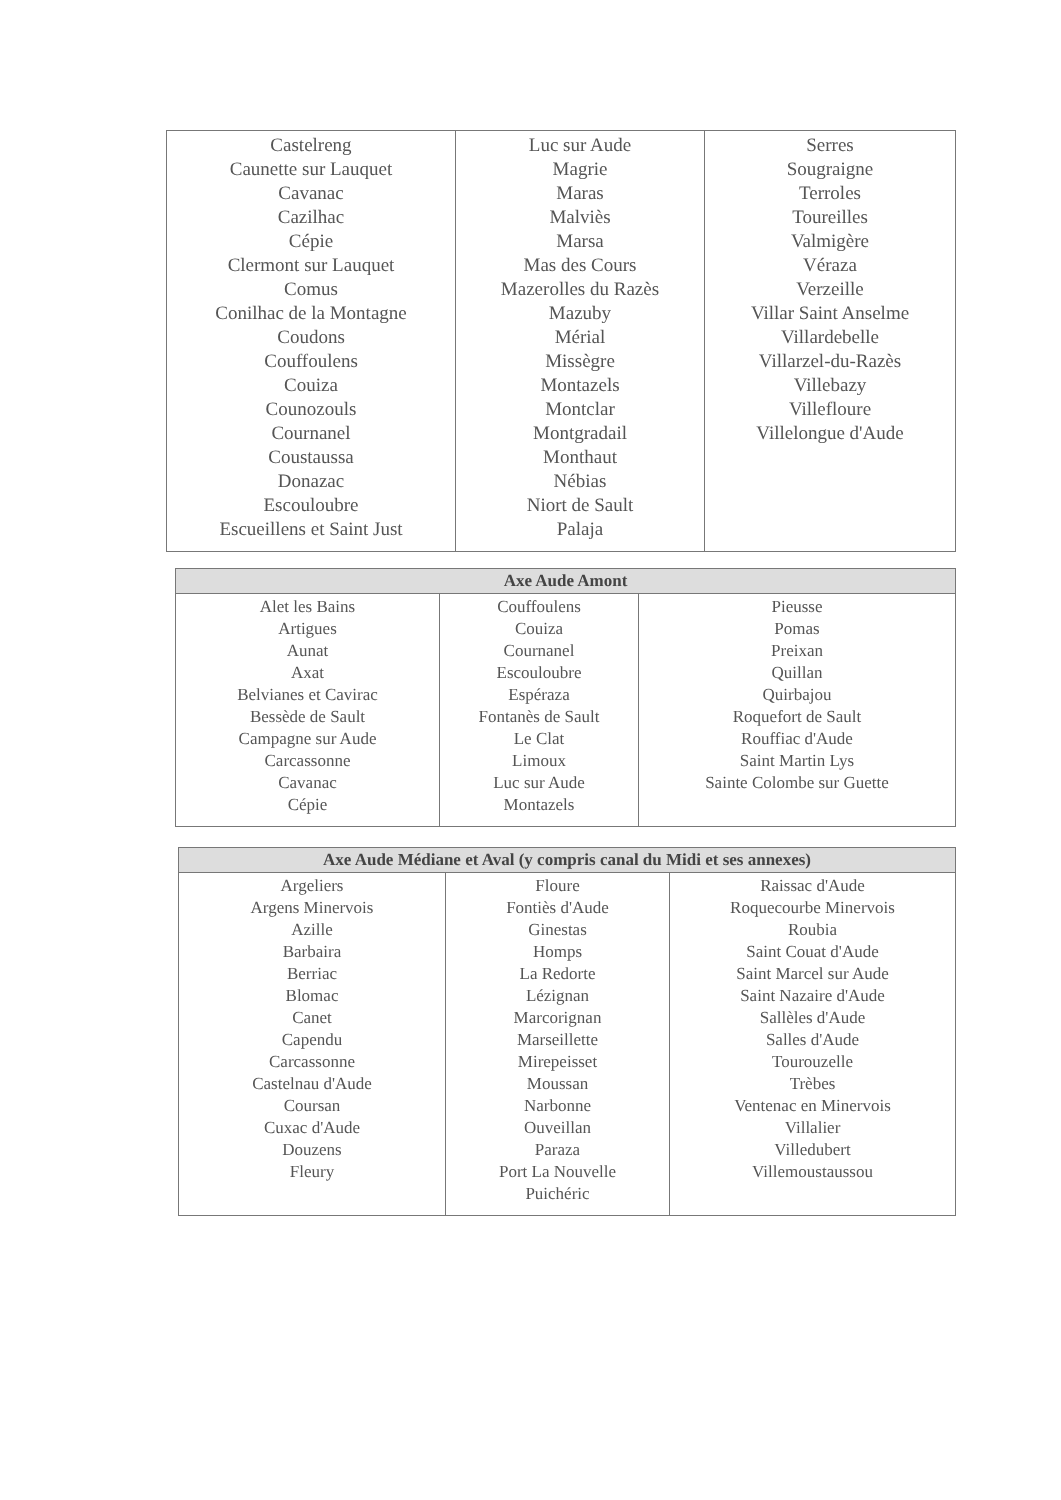| Castelreng Caunette sur Lauquet Cavanac Cazilhac Cépie Clermont sur Lauquet Comus Conilhac de la Montagne Coudons Couffoulens Couiza Counozouls Cournanel Coustaussa Donazac Escouloubre Escueillens et Saint Just | Luc sur Aude Magrie Maras Malviès Marsa Mas des Cours Mazerolles du Razès Mazuby Mérial Missègre Montazels Montclar Montgradail Monthaut Nébias Niort de Sault Palaja | Serres Sougraigne Terroles Toureilles Valmigère Véraza Verzeille Villar Saint Anselme Villardebelle Villarzel-du-Razès Villebazy Villefloure Villelongue d'Aude |
| Axe Aude Amont | | |
| --- | --- | --- |
| Alet les Bains Artigues Aunat Axat Belvianes et Cavirac Bessède de Sault Campagne sur Aude Carcassonne Cavanac Cépie | Couffoulens Couiza Cournanel Escouloubre Espéraza Fontanès de Sault Le Clat Limoux Luc sur Aude Montazels | Pieusse Pomas Preixan Quillan Quirbajou Roquefort de Sault Rouffiac d'Aude Saint Martin Lys Sainte Colombe sur Guette |
| Axe Aude Médiane et Aval (y compris canal du Midi et ses annexes) | | |
| --- | --- | --- |
| Argeliers Argens Minervois Azille Barbaira Berriac Blomac Canet Capendu Carcassonne Castelnau d'Aude Coursan Cuxac d'Aude Douzens Fleury | Floure Fontiès d'Aude Ginestas Homps La Redorte Lézignan Marcorignan Marseillette Mirepeisset Moussan Narbonne Ouveillan Paraza Port La Nouvelle Puichéric | Raissac d'Aude Roquecourbe Minervois Roubia Saint Couat d'Aude Saint Marcel sur Aude Saint Nazaire d'Aude Sallèles d'Aude Salles d'Aude Tourouzelle Trèbes Ventenac en Minervois Villalier Villedubert Villemoustaussou |